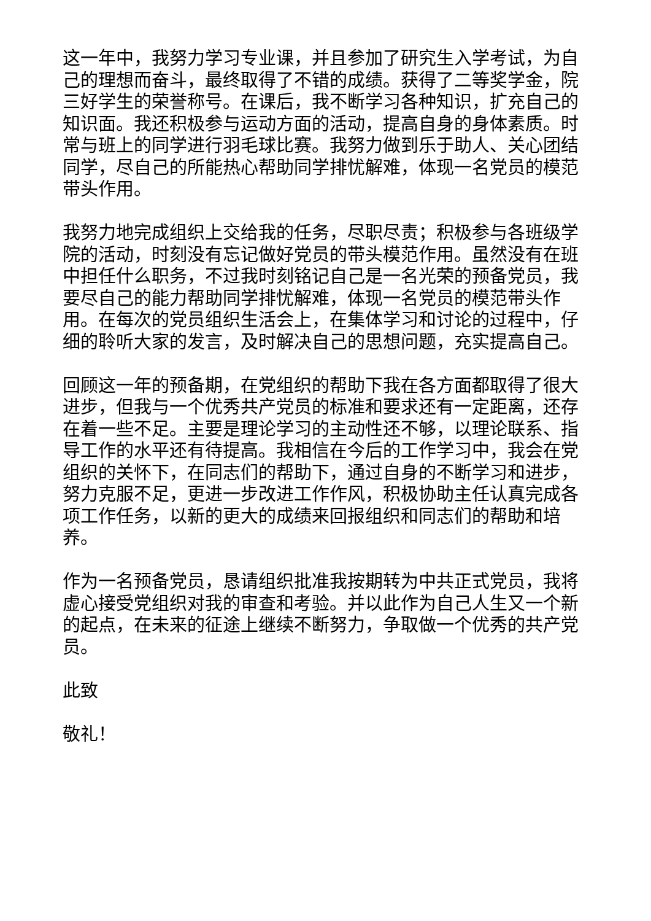这一年中，我努力学习专业课，并且参加了研究生入学考试，为自己的理想而奋斗，最终取得了不错的成绩。获得了二等奖学金，院三好学生的荣誉称号。在课后，我不断学习各种知识，扩充自己的知识面。我还积极参与运动方面的活动，提高自身的身体素质。时常与班上的同学进行羽毛球比赛。我努力做到乐于助人、关心团结同学，尽自己的所能热心帮助同学排忧解难，体现一名党员的模范带头作用。
我努力地完成组织上交给我的任务，尽职尽责；积极参与各班级学院的活动，时刻没有忘记做好党员的带头模范作用。虽然没有在班中担任什么职务，不过我时刻铭记自己是一名光荣的预备党员，我要尽自己的能力帮助同学排忧解难，体现一名党员的模范带头作用。在每次的党员组织生活会上，在集体学习和讨论的过程中，仔细的聆听大家的发言，及时解决自己的思想问题，充实提高自己。
回顾这一年的预备期，在党组织的帮助下我在各方面都取得了很大进步，但我与一个优秀共产党员的标准和要求还有一定距离，还存在着一些不足。主要是理论学习的主动性还不够，以理论联系、指导工作的水平还有待提高。我相信在今后的工作学习中，我会在党组织的关怀下，在同志们的帮助下，通过自身的不断学习和进步，努力克服不足，更进一步改进工作作风，积极协助主任认真完成各项工作任务，以新的更大的成绩来回报组织和同志们的帮助和培养。
作为一名预备党员，恳请组织批准我按期转为中共正式党员，我将虚心接受党组织对我的审查和考验。并以此作为自己人生又一个新的起点，在未来的征途上继续不断努力，争取做一个优秀的共产党员。
此致
敬礼！